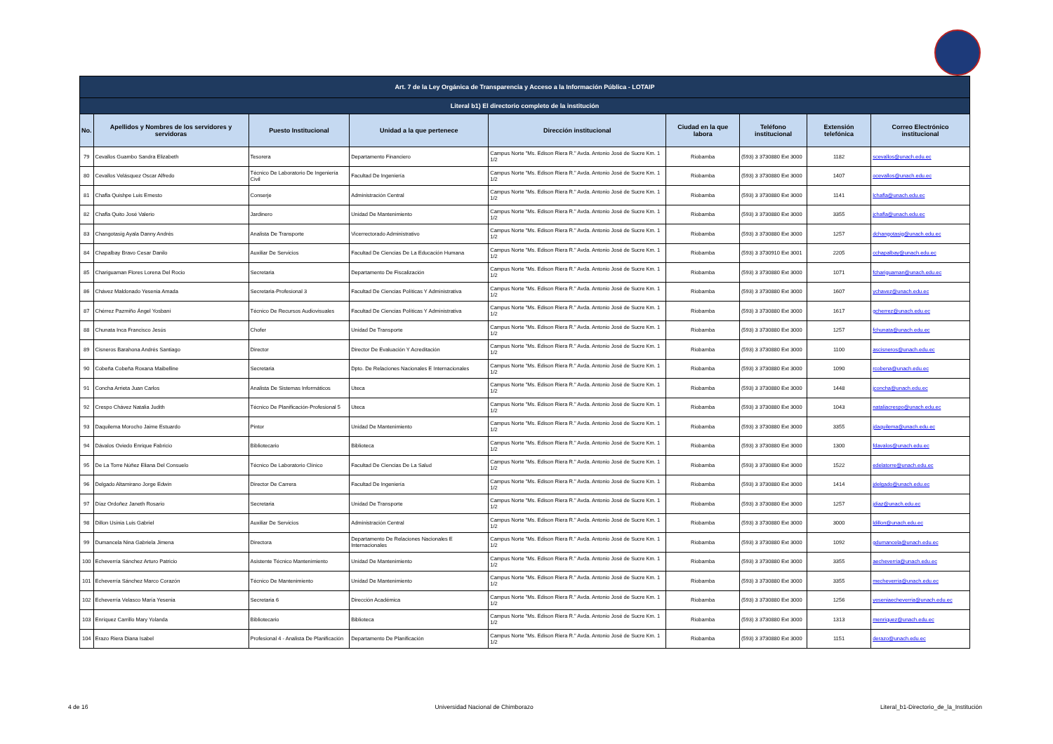| Art. 7 de la Ley Orgánica de Transparencia y Acceso a la Información Pública - LOTAIP | | | | | | | | |
| --- | --- | --- | --- | --- | --- | --- | --- | --- |
| Literal b1) El directorio completo de la institución | | | | | | | | |
| No. | Apellidos y Nombres de los servidores y servidoras | Puesto Institucional | Unidad a la que pertenece | Dirección institucional | Ciudad en la que labora | Teléfono institucional | Extensión telefónica | Correo Electrónico institucional |
| 79 | Cevallos Guambo Sandra Elizabeth | Tesorera | Departamento Financiero | Campus Norte "Ms. Edison Riera R." Avda. Antonio José de Sucre Km. 1 1/2 | Riobamba | (593) 3 3730880 Ext 3000 | 1182 | scevallos@unach.edu.ec |
| 80 | Cevallos Velásquez Oscar Alfredo | Técnico De Laboratorio De Ingeniería Civil | Facultad De Ingeniería | Campus Norte "Ms. Edison Riera R." Avda. Antonio José de Sucre Km. 1 1/2 | Riobamba | (593) 3 3730880 Ext 3000 | 1407 | ocevallos@unach.edu.ec |
| 81 | Chafla Quishpe Luis Ernesto | Conserje | Administración Central | Campus Norte "Ms. Edison Riera R." Avda. Antonio José de Sucre Km. 1 1/2 | Riobamba | (593) 3 3730880 Ext 3000 | 1141 | lchafla@unach.edu.ec |
| 82 | Chafla Quito José Valerio | Jardinero | Unidad De Mantenimiento | Campus Norte "Ms. Edison Riera R." Avda. Antonio José de Sucre Km. 1 1/2 | Riobamba | (593) 3 3730880 Ext 3000 | 3355 | jchafla@unach.edu.ec |
| 83 | Changotasig Ayala Danny Andrés | Analista De Transporte | Vicerrectorado Administrativo | Campus Norte "Ms. Edison Riera R." Avda. Antonio José de Sucre Km. 1 1/2 | Riobamba | (593) 3 3730880 Ext 3000 | 1257 | dchangotasig@unach.edu.ec |
| 84 | Chapalbay Bravo Cesar Danilo | Auxiliar De Servicios | Facultad De Ciencias De La Educación Humana | Campus Norte "Ms. Edison Riera R." Avda. Antonio José de Sucre Km. 1 1/2 | Riobamba | (593) 3 3730910 Ext 3001 | 2205 | cchapalbay@unach.edu.ec |
| 85 | Chariguaman Flores Lorena Del Rocio | Secretaria | Departamento De Fiscalización | Campus Norte "Ms. Edison Riera R." Avda. Antonio José de Sucre Km. 1 1/2 | Riobamba | (593) 3 3730880 Ext 3000 | 1071 | fchariguaman@unach.edu.ec |
| 86 | Chávez Maldonado Yesenia Amada | Secretaria-Profesional 3 | Facultad De Ciencias Políticas Y Administrativa | Campus Norte "Ms. Edison Riera R." Avda. Antonio José de Sucre Km. 1 1/2 | Riobamba | (593) 3 3730880 Ext 3000 | 1607 | ychavez@unach.edu.ec |
| 87 | Chérrez Pazmiño Ángel Yosbani | Técnico De Recursos Audiovisuales | Facultad De Ciencias Políticas Y Administrativa | Campus Norte "Ms. Edison Riera R." Avda. Antonio José de Sucre Km. 1 1/2 | Riobamba | (593) 3 3730880 Ext 3000 | 1617 | gcherrez@unach.edu.ec |
| 88 | Chunata Inca Francisco Jesús | Chofer | Unidad De Transporte | Campus Norte "Ms. Edison Riera R." Avda. Antonio José de Sucre Km. 1 1/2 | Riobamba | (593) 3 3730880 Ext 3000 | 1257 | fchunata@unach.edu.ec |
| 89 | Cisneros Barahona Andrés Santiago | Director | Director De Evaluación Y Acreditación | Campus Norte "Ms. Edison Riera R." Avda. Antonio José de Sucre Km. 1 1/2 | Riobamba | (593) 3 3730880 Ext 3000 | 1100 | ascisneros@unach.edu.ec |
| 90 | Cobeña Cobeña Roxana Maibelline | Secretaria | Dpto. De Relaciones Nacionales E Internacionales | Campus Norte "Ms. Edison Riera R." Avda. Antonio José de Sucre Km. 1 1/2 | Riobamba | (593) 3 3730880 Ext 3000 | 1090 | rcobena@unach.edu.ec |
| 91 | Concha Arrieta Juan Carlos | Analista De Sistemas Informáticos | Uteca | Campus Norte "Ms. Edison Riera R." Avda. Antonio José de Sucre Km. 1 1/2 | Riobamba | (593) 3 3730880 Ext 3000 | 1448 | jconcha@unach.edu.ec |
| 92 | Crespo Chávez Natalia Judith | Técnico De Planificación-Profesional 5 | Uteca | Campus Norte "Ms. Edison Riera R." Avda. Antonio José de Sucre Km. 1 1/2 | Riobamba | (593) 3 3730880 Ext 3000 | 1043 | nataliacrespo@unach.edu.ec |
| 93 | Daquilema Morocho Jaime Estuardo | Pintor | Unidad De Mantenimiento | Campus Norte "Ms. Edison Riera R." Avda. Antonio José de Sucre Km. 1 1/2 | Riobamba | (593) 3 3730880 Ext 3000 | 3355 | jdaquilema@unach.edu.ec |
| 94 | Dávalos Oviedo Enrique Fabricio | Bibliotecario | Biblioteca | Campus Norte "Ms. Edison Riera R." Avda. Antonio José de Sucre Km. 1 1/2 | Riobamba | (593) 3 3730880 Ext 3000 | 1300 | fdavalos@unach.edu.ec |
| 95 | De La Torre Núñez Eliana Del Consuelo | Técnico De Laboratorio Clínico | Facultad De Ciencias De La Salud | Campus Norte "Ms. Edison Riera R." Avda. Antonio José de Sucre Km. 1 1/2 | Riobamba | (593) 3 3730880 Ext 3000 | 1522 | edelatorre@unach.edu.ec |
| 96 | Delgado Altamirano Jorge Edwin | Director De Carrera | Facultad De Ingeniería | Campus Norte "Ms. Edison Riera R." Avda. Antonio José de Sucre Km. 1 1/2 | Riobamba | (593) 3 3730880 Ext 3000 | 1414 | jdelgado@unach.edu.ec |
| 97 | Díaz Ordoñez Janeth Rosario | Secretaria | Unidad De Transporte | Campus Norte "Ms. Edison Riera R." Avda. Antonio José de Sucre Km. 1 1/2 | Riobamba | (593) 3 3730880 Ext 3000 | 1257 | jdiaz@unach.edu.ec |
| 98 | Dillon Usinia Luis Gabriel | Auxiliar De Servicios | Administración Central | Campus Norte "Ms. Edison Riera R." Avda. Antonio José de Sucre Km. 1 1/2 | Riobamba | (593) 3 3730880 Ext 3000 | 3000 | ldillon@unach.edu.ec |
| 99 | Dumancela Nina Gabriela Jimena | Directora | Departamento De Relaciones Nacionales E Internacionales | Campus Norte "Ms. Edison Riera R." Avda. Antonio José de Sucre Km. 1 1/2 | Riobamba | (593) 3 3730880 Ext 3000 | 1092 | gdumancela@unach.edu.ec |
| 100 | Echeverría Sánchez Arturo Patricio | Asistente Técnico Mantenimiento | Unidad De Mantenimiento | Campus Norte "Ms. Edison Riera R." Avda. Antonio José de Sucre Km. 1 1/2 | Riobamba | (593) 3 3730880 Ext 3000 | 3355 | aecheverria@unach.edu.ec |
| 101 | Echeverría Sánchez Marco Corazón | Técnico De Mantenimiento | Unidad De Mantenimiento | Campus Norte "Ms. Edison Riera R." Avda. Antonio José de Sucre Km. 1 1/2 | Riobamba | (593) 3 3730880 Ext 3000 | 3355 | mecheverria@unach.edu.ec |
| 102 | Echeverría Velasco María Yesenia | Secretaria 6 | Dirección Académica | Campus Norte "Ms. Edison Riera R." Avda. Antonio José de Sucre Km. 1 1/2 | Riobamba | (593) 3 3730880 Ext 3000 | 1256 | yeseniaecheverria@unach.edu.ec |
| 103 | Enríquez Carrillo Mary Yolanda | Bibliotecario | Biblioteca | Campus Norte "Ms. Edison Riera R." Avda. Antonio José de Sucre Km. 1 1/2 | Riobamba | (593) 3 3730880 Ext 3000 | 1313 | menriquez@unach.edu.ec |
| 104 | Erazo Riera Diana Isabel | Profesional 4 - Analista De Planificación | Departamento De Planificación | Campus Norte "Ms. Edison Riera R." Avda. Antonio José de Sucre Km. 1 1/2 | Riobamba | (593) 3 3730880 Ext 3000 | 1151 | derazo@unach.edu.ec |
4 de 16 Universidad Nacional de Chimborazo Literal_b1-Directorio_de_la_Institución